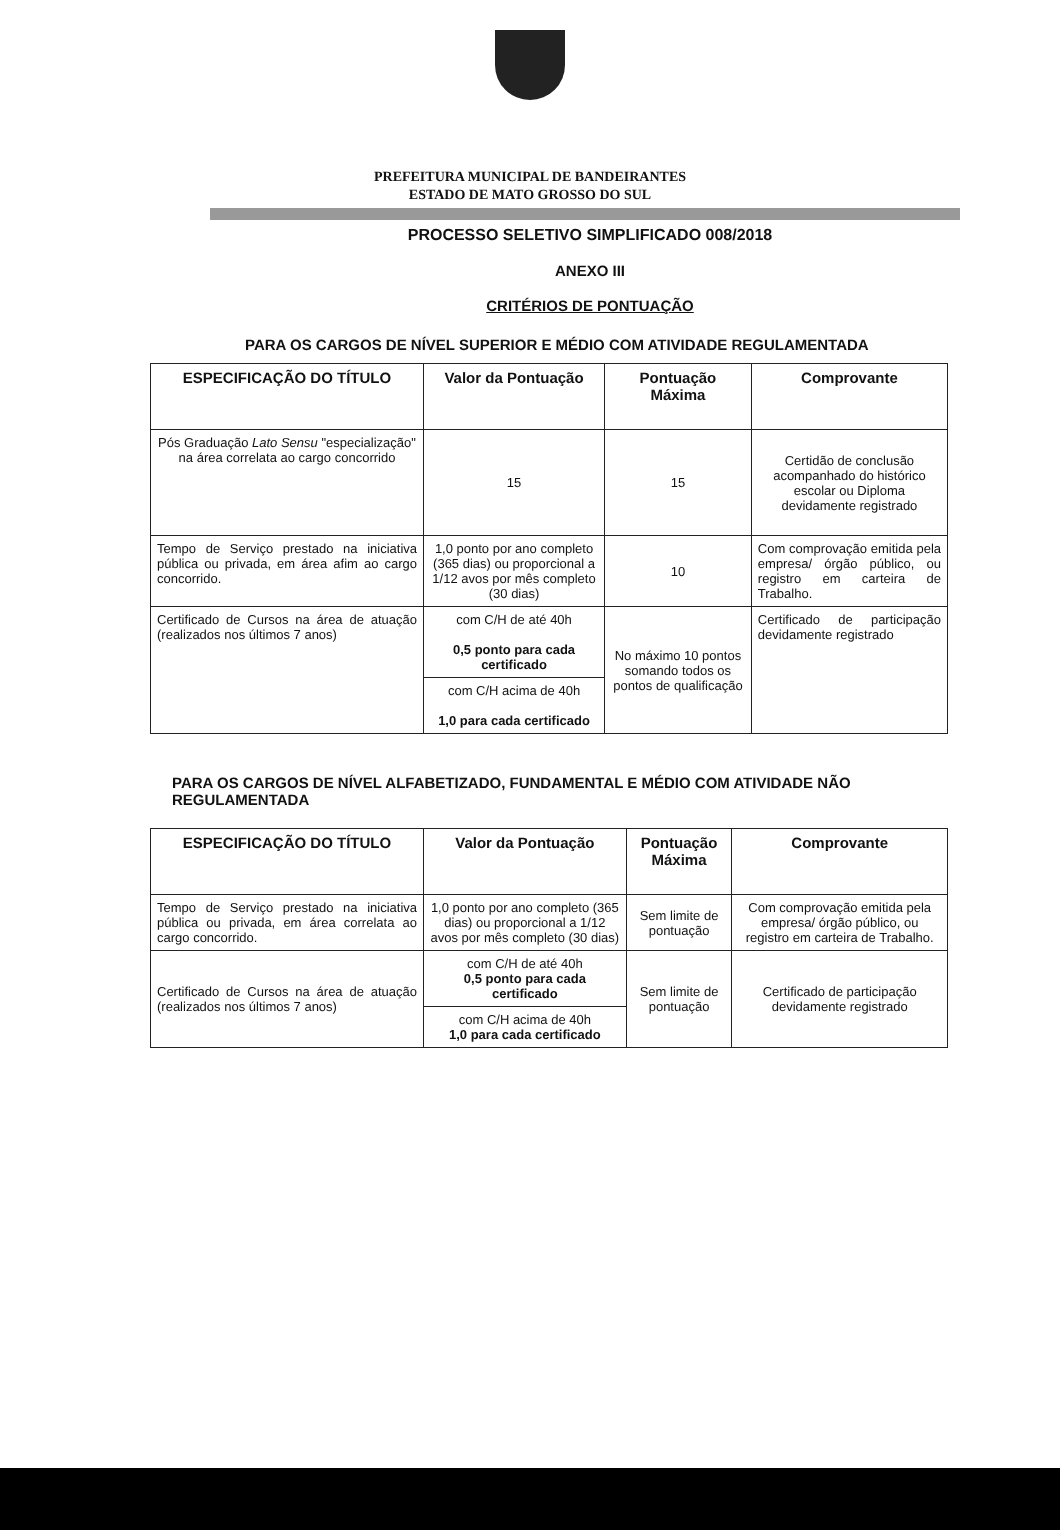PREFEITURA MUNICIPAL DE BANDEIRANTES
ESTADO DE MATO GROSSO DO SUL
PROCESSO SELETIVO SIMPLIFICADO 008/2018
ANEXO III
CRITÉRIOS DE PONTUAÇÃO
PARA OS CARGOS DE NÍVEL SUPERIOR E MÉDIO COM ATIVIDADE REGULAMENTADA
| ESPECIFICAÇÃO DO TÍTULO | Valor da Pontuação | Pontuação Máxima | Comprovante |
| --- | --- | --- | --- |
| Pós Graduação Lato Sensu "especialização" na área correlata ao cargo concorrido | 15 | 15 | Certidão de conclusão acompanhado do histórico escolar ou Diploma devidamente registrado |
| Tempo de Serviço prestado na iniciativa pública ou privada, em área afim ao cargo concorrido. | 1,0 ponto por ano completo (365 dias) ou proporcional a 1/12 avos por mês completo (30 dias) | 10 | Com comprovação emitida pela empresa/ órgão público, ou registro em carteira de Trabalho. |
| Certificado de Cursos na área de atuação (realizados nos últimos 7 anos) | com C/H de até 40h 0,5 ponto para cada certificado | No máximo 10 pontos somando todos os pontos de qualificação | Certificado de participação devidamente registrado |
| | com C/H acima de 40h 1,0 para cada certificado | | |
PARA OS CARGOS DE NÍVEL ALFABETIZADO, FUNDAMENTAL E MÉDIO COM ATIVIDADE NÃO REGULAMENTADA
| ESPECIFICAÇÃO DO TÍTULO | Valor da Pontuação | Pontuação Máxima | Comprovante |
| --- | --- | --- | --- |
| Tempo de Serviço prestado na iniciativa pública ou privada, em área correlata ao cargo concorrido. | 1,0 ponto por ano completo (365 dias) ou proporcional a 1/12 avos por mês completo (30 dias) | Sem limite de pontuação | Com comprovação emitida pela empresa/ órgão público, ou registro em carteira de Trabalho. |
| Certificado de Cursos na área de atuação (realizados nos últimos 7 anos) | com C/H de até 40h 0,5 ponto para cada certificado | Sem limite de pontuação | Certificado de participação devidamente registrado |
| | com C/H acima de 40h 1,0 para cada certificado | | |